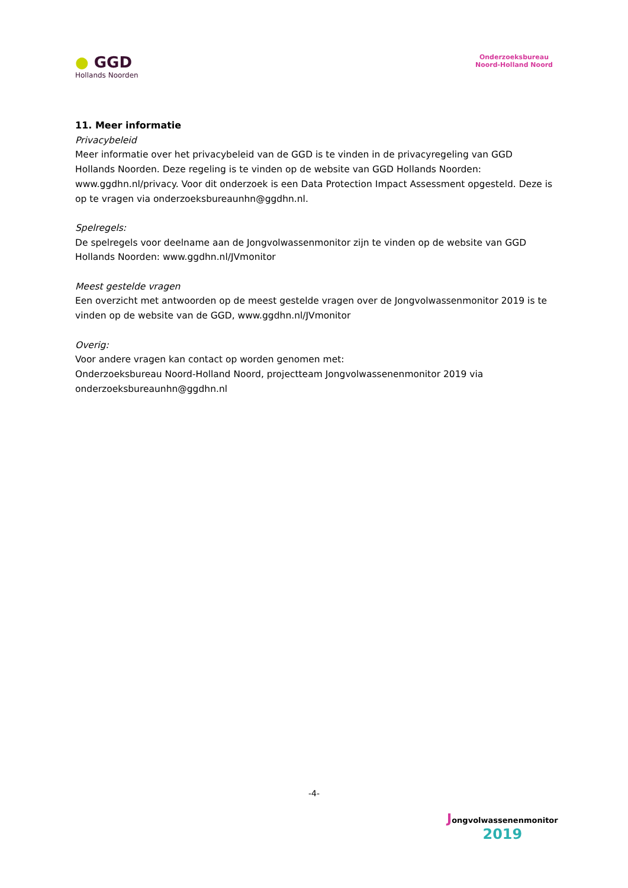● GGD
Hollands Noorden
Onderzoeksbureau
Noord-Holland Noord
11. Meer informatie
Privacybeleid
Meer informatie over het privacybeleid van de GGD is te vinden in de privacyregeling van GGD Hollands Noorden. Deze regeling is te vinden op de website van GGD Hollands Noorden: www.ggdhn.nl/privacy. Voor dit onderzoek is een Data Protection Impact Assessment opgesteld. Deze is op te vragen via onderzoeksbureaunhn@ggdhn.nl.
Spelregels:
De spelregels voor deelname aan de Jongvolwassenmonitor zijn te vinden op de website van GGD Hollands Noorden: www.ggdhn.nl/JVmonitor
Meest gestelde vragen
Een overzicht met antwoorden op de meest gestelde vragen over de Jongvolwassenmonitor 2019 is te vinden op de website van de GGD, www.ggdhn.nl/JVmonitor
Overig:
Voor andere vragen kan contact op worden genomen met:
Onderzoeksbureau Noord-Holland Noord, projectteam Jongvolwassenenmonitor 2019 via onderzoeksbureaunhn@ggdhn.nl
-4-
Jongvolwassenenmonitor
2019